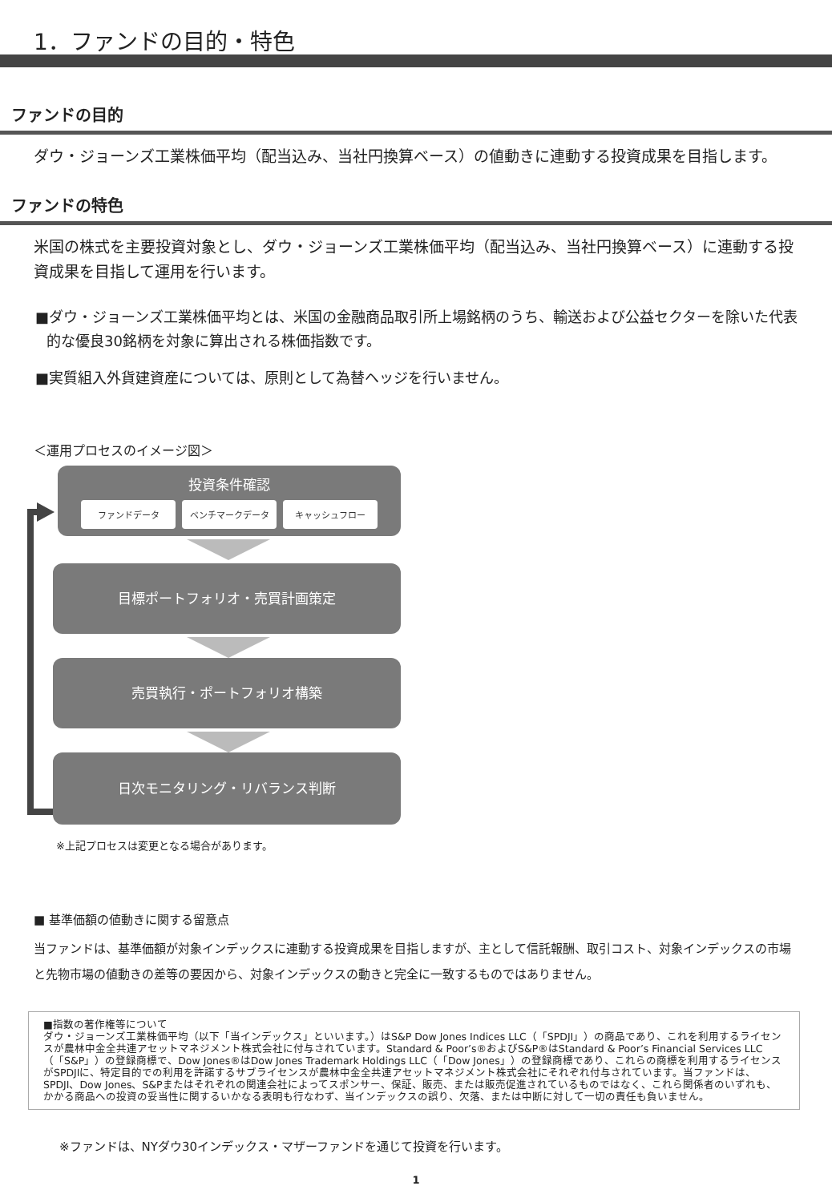1．ファンドの目的・特色
ファンドの目的
ダウ・ジョーンズ工業株価平均（配当込み、当社円換算ベース）の値動きに連動する投資成果を目指します。
ファンドの特色
米国の株式を主要投資対象とし、ダウ・ジョーンズ工業株価平均（配当込み、当社円換算ベース）に連動する投資成果を目指して運用を行います。
■ダウ・ジョーンズ工業株価平均とは、米国の金融商品取引所上場銘柄のうち、輸送および公益セクターを除いた代表的な優良30銘柄を対象に算出される株価指数です。
■実質組入外貨建資産については、原則として為替ヘッジを行いません。
＜運用プロセスのイメージ図＞
投資条件確認
ファンドデータ ベンチマークデータ キャッシュフロー
目標ポートフォリオ・売買計画策定
売買執行・ポートフォリオ構築
日次モニタリング・リバランス判断
※上記プロセスは変更となる場合があります。
■ 基準価額の値動きに関する留意点
当ファンドは、基準価額が対象インデックスに連動する投資成果を目指しますが、主として信託報酬、取引コスト、対象インデックスの市場と先物市場の値動きの差等の要因から、対象インデックスの動きと完全に一致するものではありません。
■指数の著作権等について
ダウ・ジョーンズ工業株価平均（以下「当インデックス」といいます。）はS&P Dow Jones Indices LLC（「SPDJI」）の商品であり、これを利用するライセンスが農林中金全共連アセットマネジメント株式会社に付与されています。Standard & Poor’s®およびS&P®はStandard & Poor’s Financial Services LLC（「S&P」）の登録商標で、Dow Jones®はDow Jones Trademark Holdings LLC（「Dow Jones」）の登録商標であり、これらの商標を利用するライセンスがSPDJIに、特定目的での利用を許諾するサブライセンスが農林中金全共連アセットマネジメント株式会社にそれぞれ付与されています。当ファンドは、SPDJI、Dow Jones、S&Pまたはそれぞれの関連会社によってスポンサー、保証、販売、または販売促進されているものではなく、これら関係者のいずれも、かかる商品への投資の妥当性に関するいかなる表明も行なわず、当インデックスの誤り、欠落、または中断に対して一切の責任も負いません。
※ファンドは、NYダウ30インデックス・マザーファンドを通じて投資を行います。
1